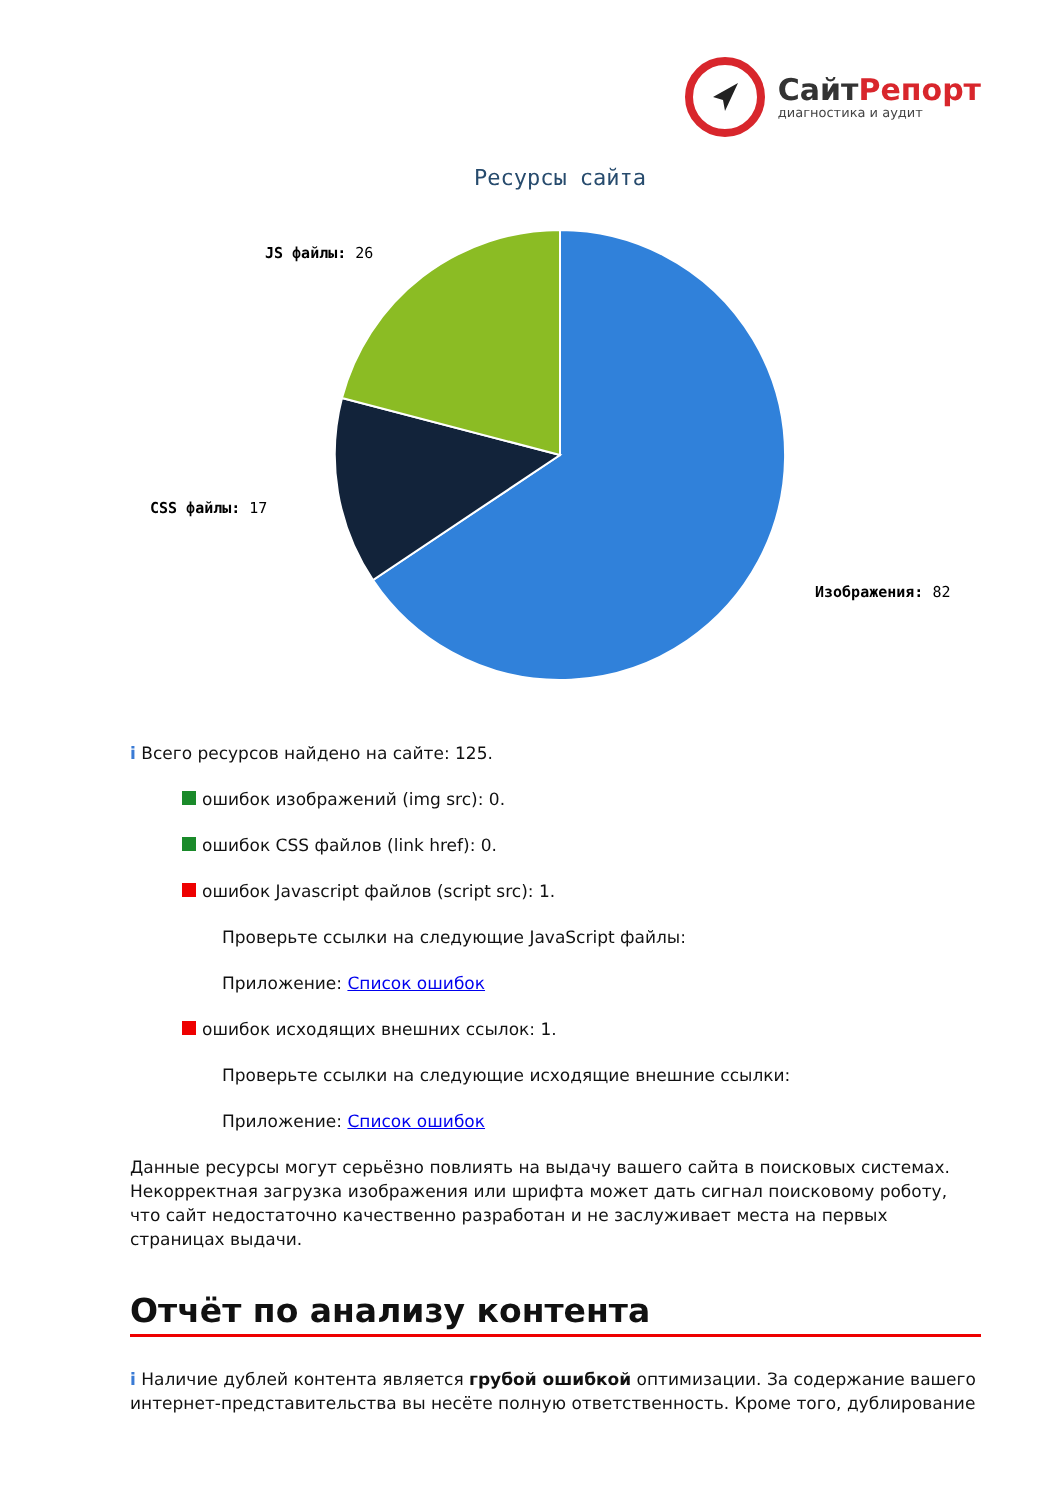СайтРепорт
диагностика и аудит
Ресурсы сайта
JS файлы: 26
CSS файлы: 17
Изображения: 82
i Всего ресурсов найдено на сайте: 125.
ошибок изображений (img src): 0.
ошибок CSS файлов (link href): 0.
ошибок Javascript файлов (script src): 1.
Проверьте ссылки на следующие JavaScript файлы:
Приложение: Список ошибок
ошибок исходящих внешних ссылок: 1.
Проверьте ссылки на следующие исходящие внешние ссылки:
Приложение: Список ошибок
Данные ресурсы могут серьёзно повлиять на выдачу вашего сайта в поисковых системах. Некорректная загрузка изображения или шрифта может дать сигнал поисковому роботу, что сайт недостаточно качественно разработан и не заслуживает места на первых страницах выдачи.
Отчёт по анализу контента
i Наличие дублей контента является грубой ошибкой оптимизации. За содержание вашего интернет-представительства вы несёте полную ответственность. Кроме того, дублирование